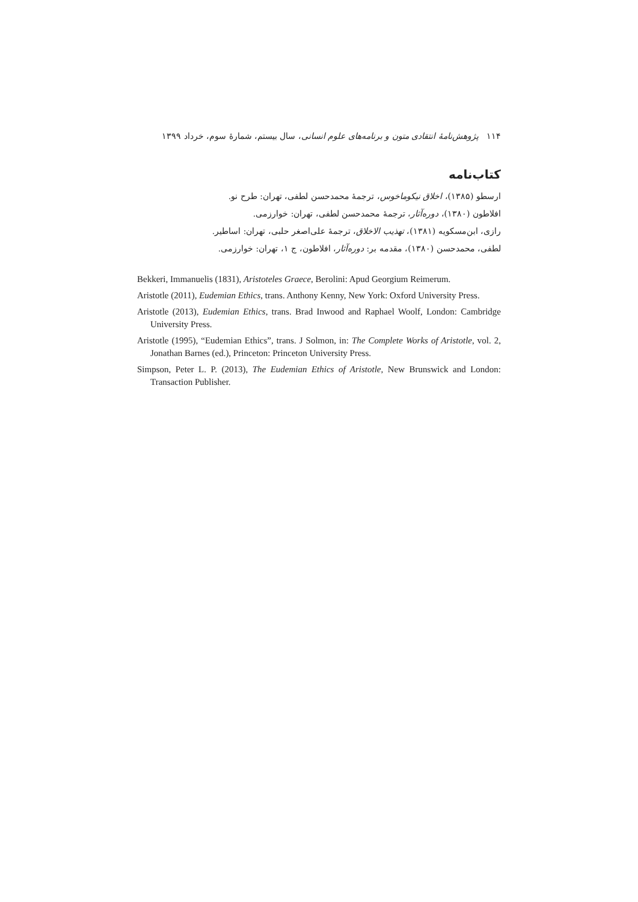۱۱۴ پژوهش‌نامهٔ انتقادی متون و برنامه‌های علوم انسانی، سال بیستم، شمارهٔ سوم، خرداد ۱۳۹۹
کتاب‌نامه
ارسطو (۱۳۸۵)، اخلاق نیکوماخوس، ترجمهٔ محمدحسن لطفی، تهران: طرح نو.
افلاطون (۱۳۸۰)، دوره‌آثار، ترجمهٔ محمدحسن لطفی، تهران: خوارزمی.
رازی، ابن‌مسکویه (۱۳۸۱)، تهذیب الاخلاق، ترجمهٔ علی‌اصغر حلبی، تهران: اساطیر.
لطفی، محمدحسن (۱۳۸۰)، مقدمه بر: دوره‌آثار، افلاطون، ج ۱، تهران: خوارزمی.
Bekkeri, Immanuelis (1831), Aristoteles Graece, Berolini: Apud Georgium Reimerum.
Aristotle (2011), Eudemian Ethics, trans. Anthony Kenny, New York: Oxford University Press.
Aristotle (2013), Eudemian Ethics, trans. Brad Inwood and Raphael Woolf, London: Cambridge University Press.
Aristotle (1995), “Eudemian Ethics”, trans. J Solmon, in: The Complete Works of Aristotle, vol. 2, Jonathan Barnes (ed.), Princeton: Princeton University Press.
Simpson, Peter L. P. (2013), The Eudemian Ethics of Aristotle, New Brunswick and London: Transaction Publisher.